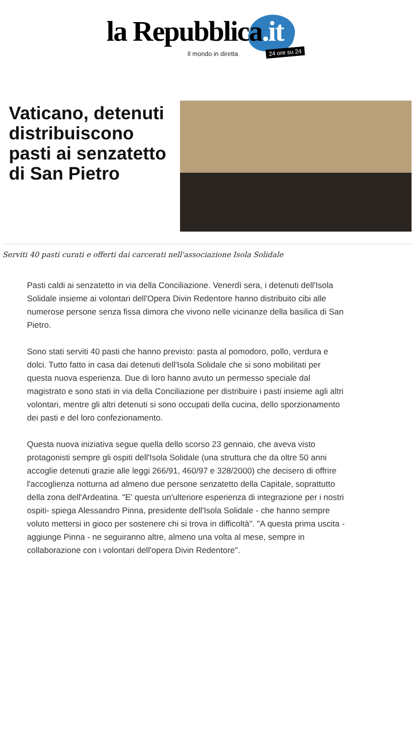la Repubblica.it
Il mondo in diretta 24 ore su 24
Vaticano, detenuti distribuiscono pasti ai senzatetto di San Pietro
Serviti 40 pasti curati e offerti dai carcerati nell'associazione Isola Solidale
Pasti caldi ai senzatetto in via della Conciliazione. Venerdì sera, i detenuti dell'Isola Solidale insieme ai volontari dell'Opera Divin Redentore hanno distribuito cibi alle numerose persone senza fissa dimora che vivono nelle vicinanze della basilica di San Pietro.
Sono stati serviti 40 pasti che hanno previsto: pasta al pomodoro, pollo, verdura e dolci. Tutto fatto in casa dai detenuti dell'Isola Solidale che si sono mobilitati per questa nuova esperienza. Due di loro hanno avuto un permesso speciale dal magistrato e sono stati in via della Conciliazione per distribuire i pasti insieme agli altri volontari, mentre gli altri detenuti si sono occupati della cucina, dello sporzionamento dei pasti e del loro confezionamento.
Questa nuova iniziativa segue quella dello scorso 23 gennaio, che aveva visto protagonisti sempre gli ospiti dell'Isola Solidale (una struttura che da oltre 50 anni accoglie detenuti grazie alle leggi 266/91, 460/97 e 328/2000) che decisero di offrire l'accoglienza notturna ad almeno due persone senzatetto della Capitale, soprattutto della zona dell'Ardeatina. "E' questa un'ulteriore esperienza di integrazione per i nostri ospiti- spiega Alessandro Pinna, presidente dell'Isola Solidale - che hanno sempre voluto mettersi in gioco per sostenere chi si trova in difficoltà". "A questa prima uscita - aggiunge Pinna - ne seguiranno altre, almeno una volta al mese, sempre in collaborazione con i volontari dell'opera Divin Redentore".